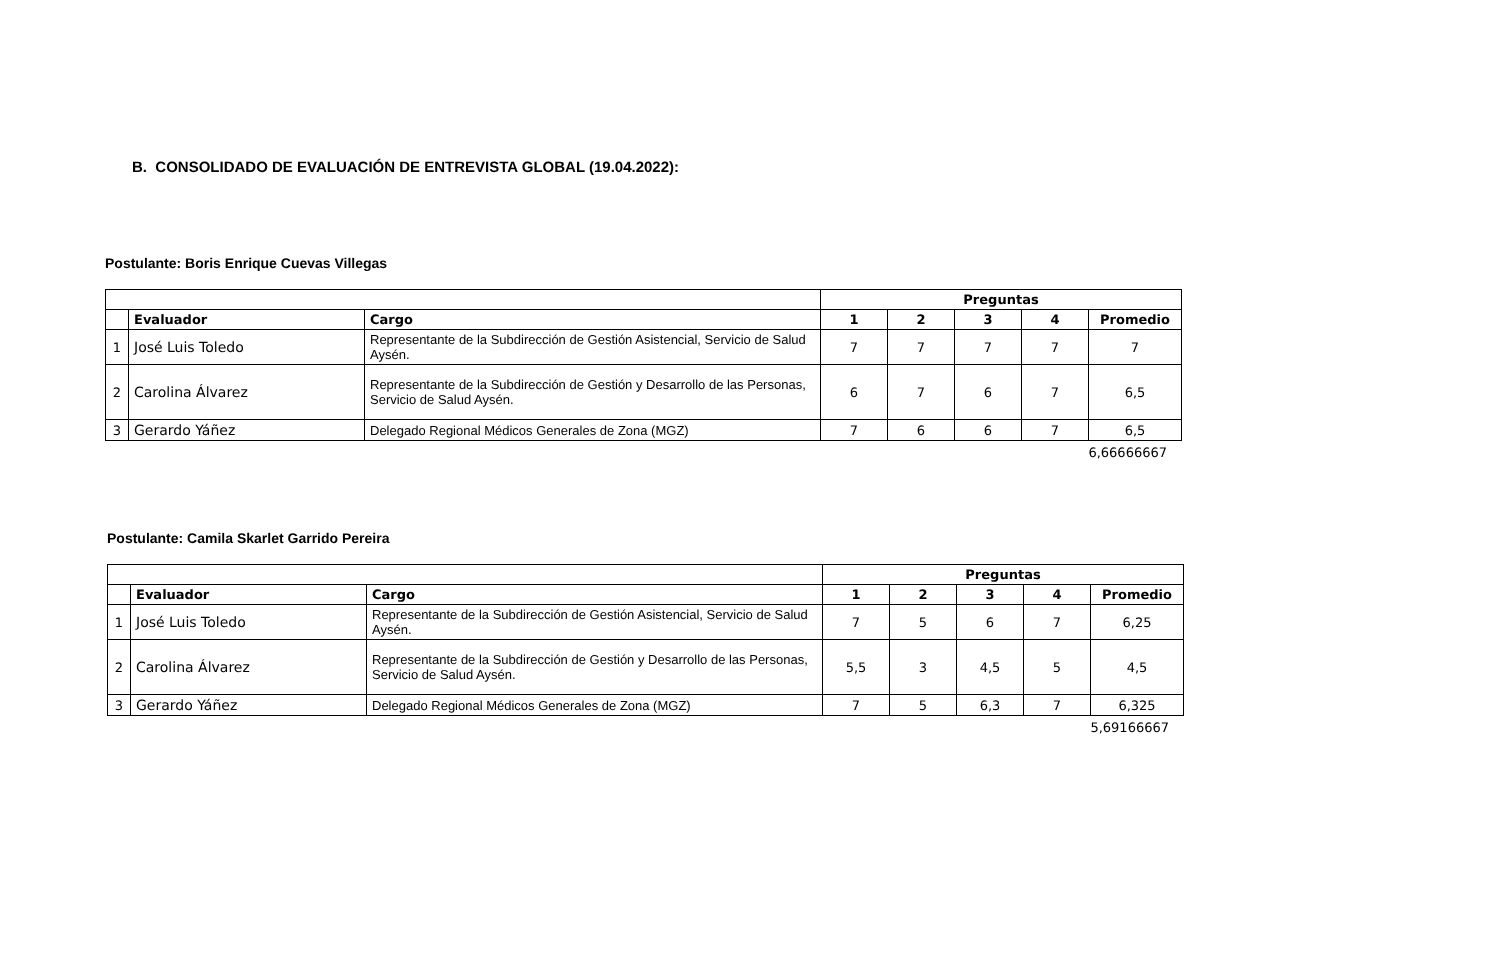B. CONSOLIDADO DE EVALUACIÓN DE ENTREVISTA GLOBAL (19.04.2022):
Postulante: Boris Enrique Cuevas Villegas
| | | | Preguntas | | | | |
| --- | --- | --- | --- | --- | --- | --- | --- |
| | Evaluador | Cargo | 1 | 2 | 3 | 4 | Promedio |
| 1 | José Luis Toledo | Representante de la Subdirección de Gestión Asistencial, Servicio de Salud Aysén. | 7 | 7 | 7 | 7 | 7 |
| 2 | Carolina Álvarez | Representante de la Subdirección de Gestión y Desarrollo de las Personas, Servicio de Salud Aysén. | 6 | 7 | 6 | 7 | 6,5 |
| 3 | Gerardo Yáñez | Delegado Regional Médicos Generales de Zona (MGZ) | 7 | 6 | 6 | 7 | 6,5 |
6,66666667
Postulante: Camila Skarlet Garrido Pereira
| | | | Preguntas | | | | |
| --- | --- | --- | --- | --- | --- | --- | --- |
| | Evaluador | Cargo | 1 | 2 | 3 | 4 | Promedio |
| 1 | José Luis Toledo | Representante de la Subdirección de Gestión Asistencial, Servicio de Salud Aysén. | 7 | 5 | 6 | 7 | 6,25 |
| 2 | Carolina Álvarez | Representante de la Subdirección de Gestión y Desarrollo de las Personas, Servicio de Salud Aysén. | 5,5 | 3 | 4,5 | 5 | 4,5 |
| 3 | Gerardo Yáñez | Delegado Regional Médicos Generales de Zona (MGZ) | 7 | 5 | 6,3 | 7 | 6,325 |
5,69166667